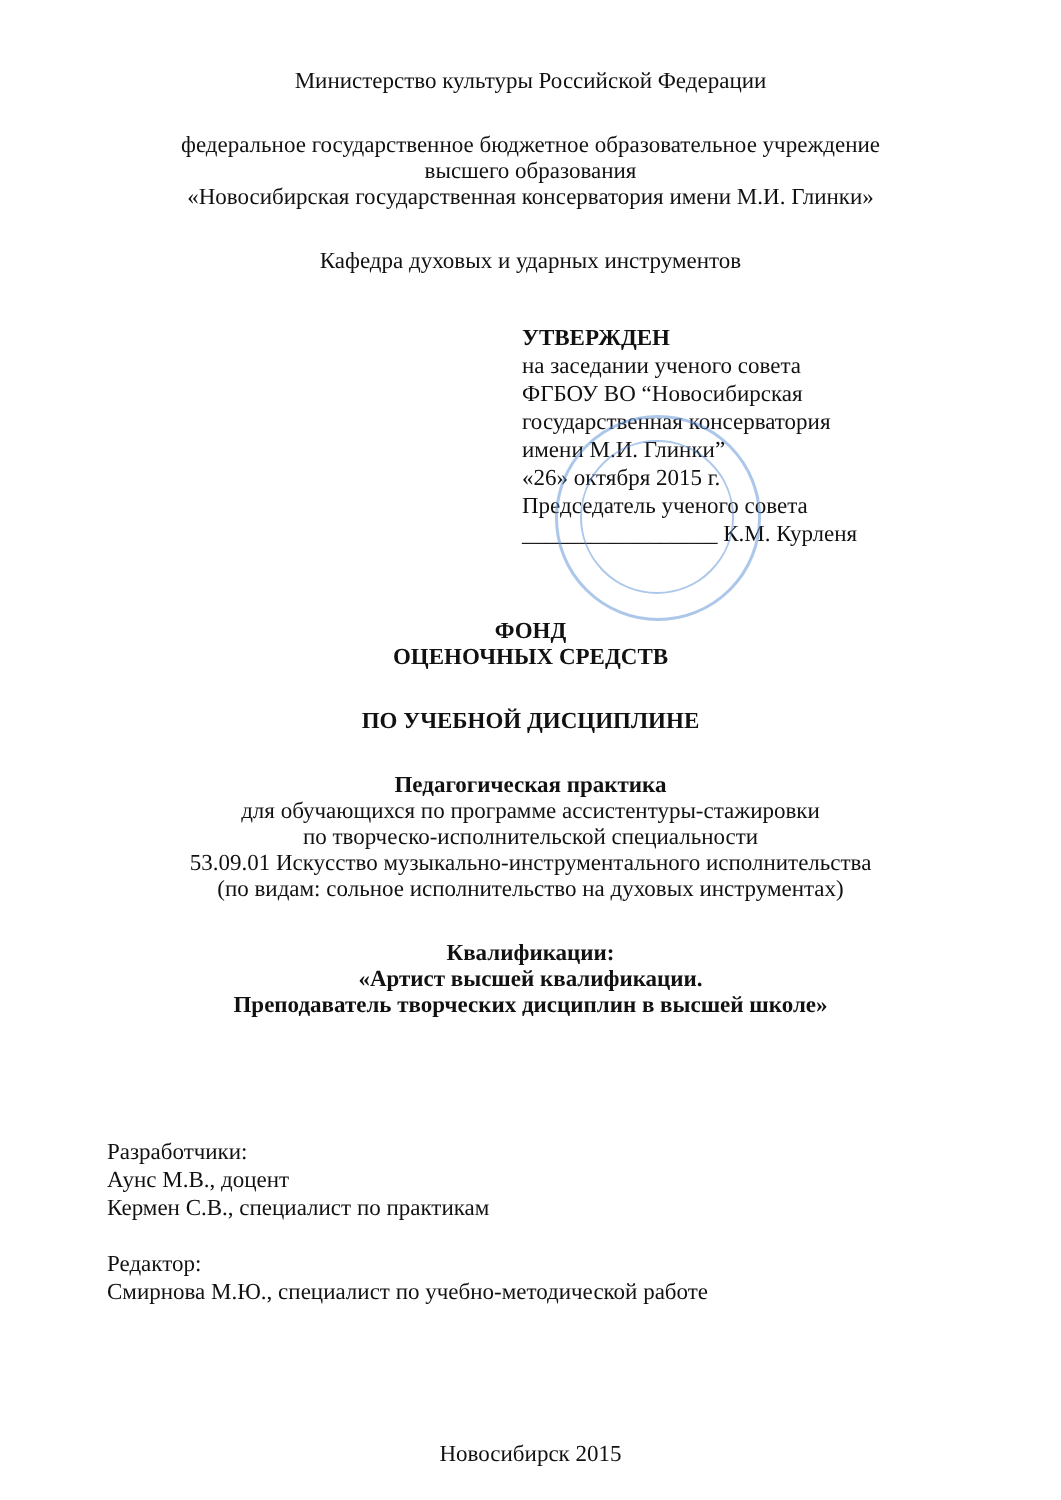Министерство культуры Российской Федерации
федеральное государственное бюджетное образовательное учреждение
высшего образования
«Новосибирская государственная консерватория имени М.И. Глинки»
Кафедра духовых и ударных инструментов
УТВЕРЖДЕН
на заседании ученого совета
ФГБОУ ВО “Новосибирская
государственная консерватория
имени М.И. Глинки”
«26» октября 2015 г.
Председатель ученого совета
_________________ К.М. Курленя
ФОНД
ОЦЕНОЧНЫХ СРЕДСТВ
ПО УЧЕБНОЙ ДИСЦИПЛИНЕ
Педагогическая практика
для обучающихся по программе ассистентуры-стажировки
по творческо-исполнительской специальности
53.09.01 Искусство музыкально-инструментального исполнительства
(по видам: сольное исполнительство на духовых инструментах)
Квалификации:
«Артист высшей квалификации.
Преподаватель творческих дисциплин в высшей школе»
Разработчики:
Аунс М.В., доцент
Кермен С.В., специалист по практикам
Редактор:
Смирнова М.Ю., специалист по учебно-методической работе
Новосибирск 2015